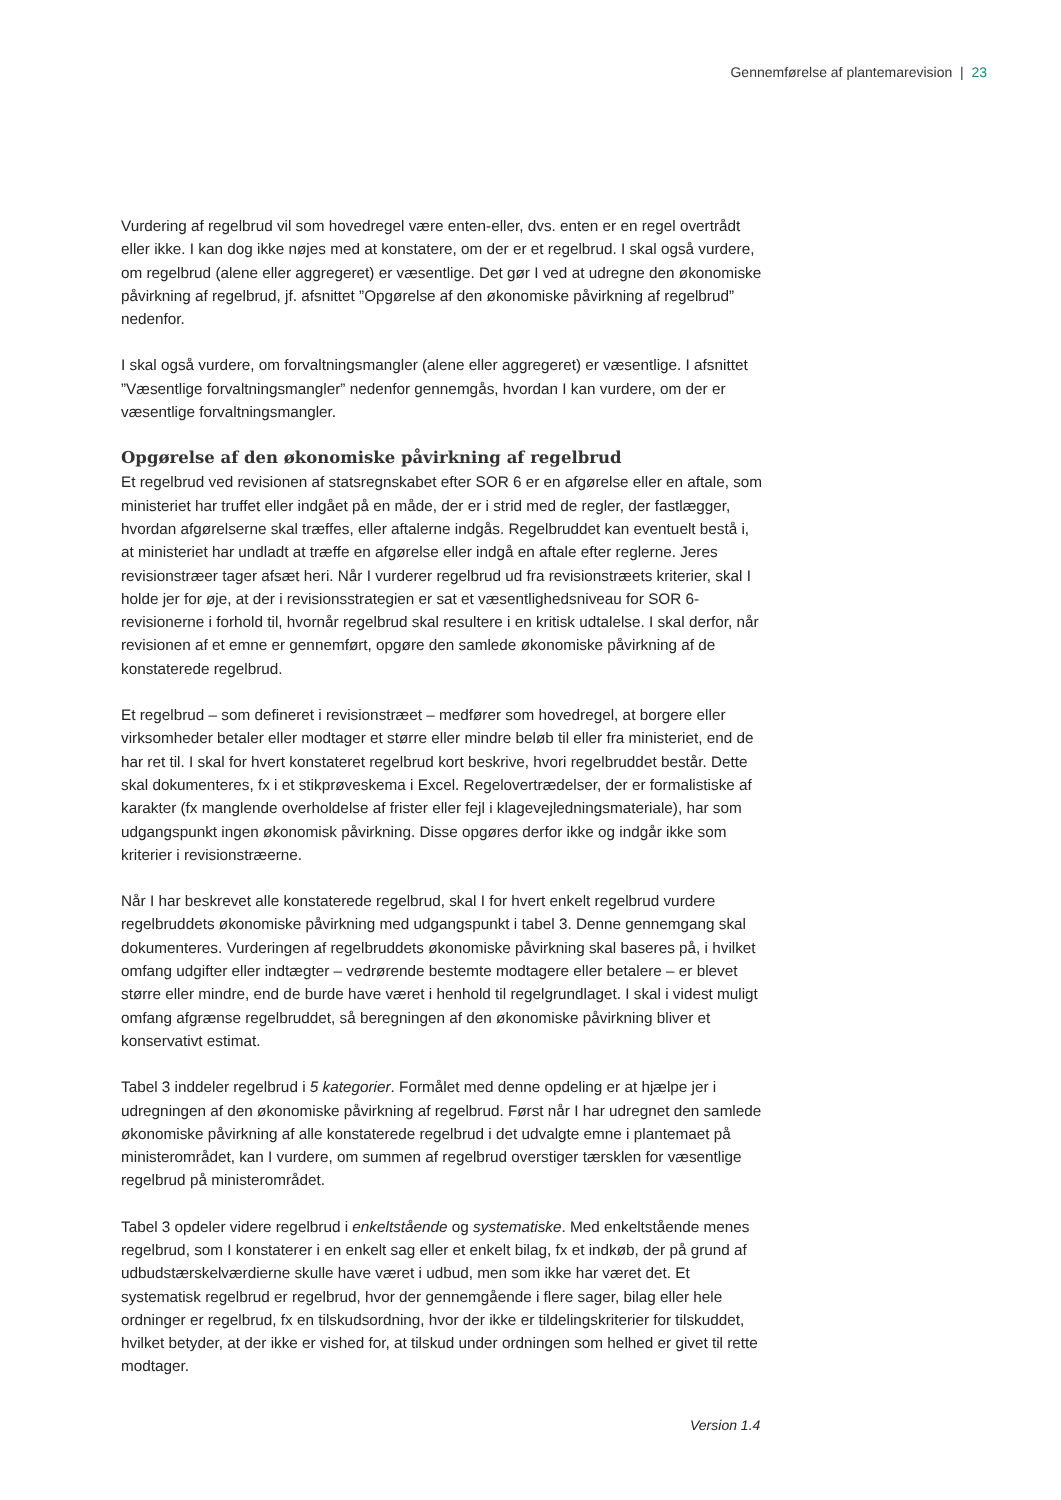Gennemførelse af plantemarevision | 23
Vurdering af regelbrud vil som hovedregel være enten-eller, dvs. enten er en regel overtrådt eller ikke. I kan dog ikke nøjes med at konstatere, om der er et regelbrud. I skal også vurdere, om regelbrud (alene eller aggregeret) er væsentlige. Det gør I ved at udregne den økonomiske påvirkning af regelbrud, jf. afsnittet ”Opgørelse af den økonomiske påvirkning af regelbrud” nedenfor.
I skal også vurdere, om forvaltningsmangler (alene eller aggregeret) er væsentlige. I afsnittet ”Væsentlige forvaltningsmangler” nedenfor gennemgås, hvordan I kan vurdere, om der er væsentlige forvaltningsmangler.
Opgørelse af den økonomiske påvirkning af regelbrud
Et regelbrud ved revisionen af statsregnskabet efter SOR 6 er en afgørelse eller en aftale, som ministeriet har truffet eller indgået på en måde, der er i strid med de regler, der fastlægger, hvordan afgørelserne skal træffes, eller aftalerne indgås. Regelbruddet kan eventuelt bestå i, at ministeriet har undladt at træffe en afgørelse eller indgå en aftale efter reglerne. Jeres revisionstræer tager afsæt heri. Når I vurderer regelbrud ud fra revisionstræets kriterier, skal I holde jer for øje, at der i revisionsstrategien er sat et væsentlighedsniveau for SOR 6-revisionerne i forhold til, hvornår regelbrud skal resultere i en kritisk udtalelse. I skal derfor, når revisionen af et emne er gennemført, opgøre den samlede økonomiske påvirkning af de konstaterede regelbrud.
Et regelbrud – som defineret i revisionstræet – medfører som hovedregel, at borgere eller virksomheder betaler eller modtager et større eller mindre beløb til eller fra ministeriet, end de har ret til. I skal for hvert konstateret regelbrud kort beskrive, hvori regelbruddet består. Dette skal dokumenteres, fx i et stikprøveskema i Excel. Regelovertrædelser, der er formalistiske af karakter (fx manglende overholdelse af frister eller fejl i klagevejledningsmateriale), har som udgangspunkt ingen økonomisk påvirkning. Disse opgøres derfor ikke og indgår ikke som kriterier i revisionstræerne.
Når I har beskrevet alle konstaterede regelbrud, skal I for hvert enkelt regelbrud vurdere regelbruddets økonomiske påvirkning med udgangspunkt i tabel 3. Denne gennemgang skal dokumenteres. Vurderingen af regelbruddets økonomiske påvirkning skal baseres på, i hvilket omfang udgifter eller indtægter – vedrørende bestemte modtagere eller betalere – er blevet større eller mindre, end de burde have været i henhold til regelgrundlaget. I skal i videst muligt omfang afgrænse regelbruddet, så beregningen af den økonomiske påvirkning bliver et konservativt estimat.
Tabel 3 inddeler regelbrud i 5 kategorier. Formålet med denne opdeling er at hjælpe jer i udregningen af den økonomiske påvirkning af regelbrud. Først når I har udregnet den samlede økonomiske påvirkning af alle konstaterede regelbrud i det udvalgte emne i plantemaet på ministerområdet, kan I vurdere, om summen af regelbrud overstiger tærsklen for væsentlige regelbrud på ministerområdet.
Tabel 3 opdeler videre regelbrud i enkeltstående og systematiske. Med enkeltstående menes regelbrud, som I konstaterer i en enkelt sag eller et enkelt bilag, fx et indkøb, der på grund af udbudstærskelværdierne skulle have været i udbud, men som ikke har været det. Et systematisk regelbrud er regelbrud, hvor der gennemgående i flere sager, bilag eller hele ordninger er regelbrud, fx en tilskudsordning, hvor der ikke er tildelingskriterier for tilskuddet, hvilket betyder, at der ikke er vished for, at tilskud under ordningen som helhed er givet til rette modtager.
Version 1.4